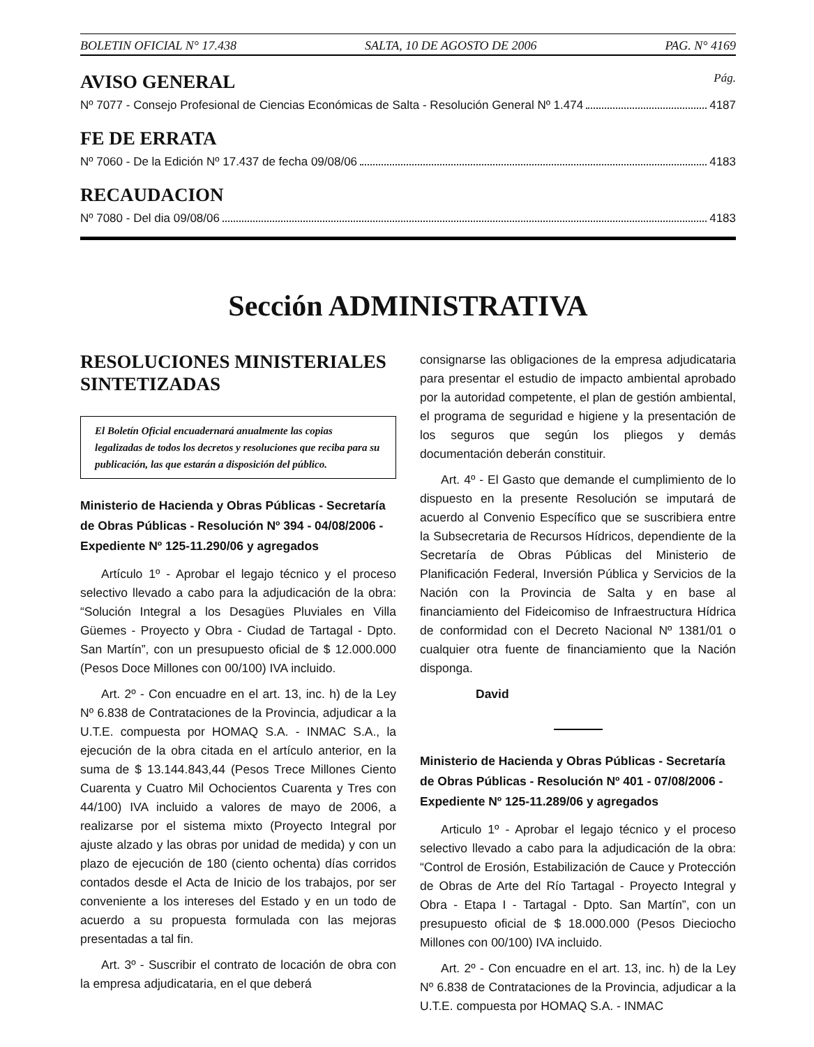BOLETIN OFICIAL N° 17.438 SALTA, 10 DE AGOSTO DE 2006 PAG. N° 4169
AVISO GENERAL Pág.
Nº 7077 - Consejo Profesional de Ciencias Económicas de Salta - Resolución General Nº 1.474 4187
FE DE ERRATA
Nº 7060 - De la Edición Nº 17.437 de fecha 09/08/06 4183
RECAUDACION
Nº 7080 - Del dia 09/08/06 4183
Sección ADMINISTRATIVA
RESOLUCIONES MINISTERIALES SINTETIZADAS
El Boletín Oficial encuadernará anualmente las copias legalizadas de todos los decretos y resoluciones que reciba para su publicación, las que estarán a disposición del público.
Ministerio de Hacienda y Obras Públicas - Secretaría de Obras Públicas - Resolución Nº 394 - 04/08/2006 - Expediente Nº 125-11.290/06 y agregados
Artículo 1º - Aprobar el legajo técnico y el proceso selectivo llevado a cabo para la adjudicación de la obra: “Solución Integral a los Desagües Pluviales en Villa Güemes - Proyecto y Obra - Ciudad de Tartagal - Dpto. San Martín”, con un presupuesto oficial de $ 12.000.000 (Pesos Doce Millones con 00/100) IVA incluido.
Art. 2º - Con encuadre en el art. 13, inc. h) de la Ley Nº 6.838 de Contrataciones de la Provincia, adjudicar a la U.T.E. compuesta por HOMAQ S.A. - INMAC S.A., la ejecución de la obra citada en el artículo anterior, en la suma de $ 13.144.843,44 (Pesos Trece Millones Ciento Cuarenta y Cuatro Mil Ochocientos Cuarenta y Tres con 44/100) IVA incluido a valores de mayo de 2006, a realizarse por el sistema mixto (Proyecto Integral por ajuste alzado y las obras por unidad de medida) y con un plazo de ejecución de 180 (ciento ochenta) días corridos contados desde el Acta de Inicio de los trabajos, por ser conveniente a los intereses del Estado y en un todo de acuerdo a su propuesta formulada con las mejoras presentadas a tal fin.
Art. 3º - Suscribir el contrato de locación de obra con la empresa adjudicataria, en el que deberá
consignarse las obligaciones de la empresa adjudicataria para presentar el estudio de impacto ambiental aprobado por la autoridad competente, el plan de gestión ambiental, el programa de seguridad e higiene y la presentación de los seguros que según los pliegos y demás documentación deberán constituir.
Art. 4º - El Gasto que demande el cumplimiento de lo dispuesto en la presente Resolución se imputará de acuerdo al Convenio Específico que se suscribiera entre la Subsecretaria de Recursos Hídricos, dependiente de la Secretaría de Obras Públicas del Ministerio de Planificación Federal, Inversión Pública y Servicios de la Nación con la Provincia de Salta y en base al financiamiento del Fideicomiso de Infraestructura Hídrica de conformidad con el Decreto Nacional Nº 1381/01 o cualquier otra fuente de financiamiento que la Nación disponga.
David
Ministerio de Hacienda y Obras Públicas - Secretaría de Obras Públicas - Resolución Nº 401 - 07/08/2006 - Expediente Nº 125-11.289/06 y agregados
Articulo 1º - Aprobar el legajo técnico y el proceso selectivo llevado a cabo para la adjudicación de la obra: “Control de Erosión, Estabilización de Cauce y Protección de Obras de Arte del Río Tartagal - Proyecto Integral y Obra - Etapa I - Tartagal - Dpto. San Martín”, con un presupuesto oficial de $ 18.000.000 (Pesos Dieciocho Millones con 00/100) IVA incluido.
Art. 2º - Con encuadre en el art. 13, inc. h) de la Ley Nº 6.838 de Contrataciones de la Provincia, adjudicar a la U.T.E. compuesta por HOMAQ S.A. - INMAC